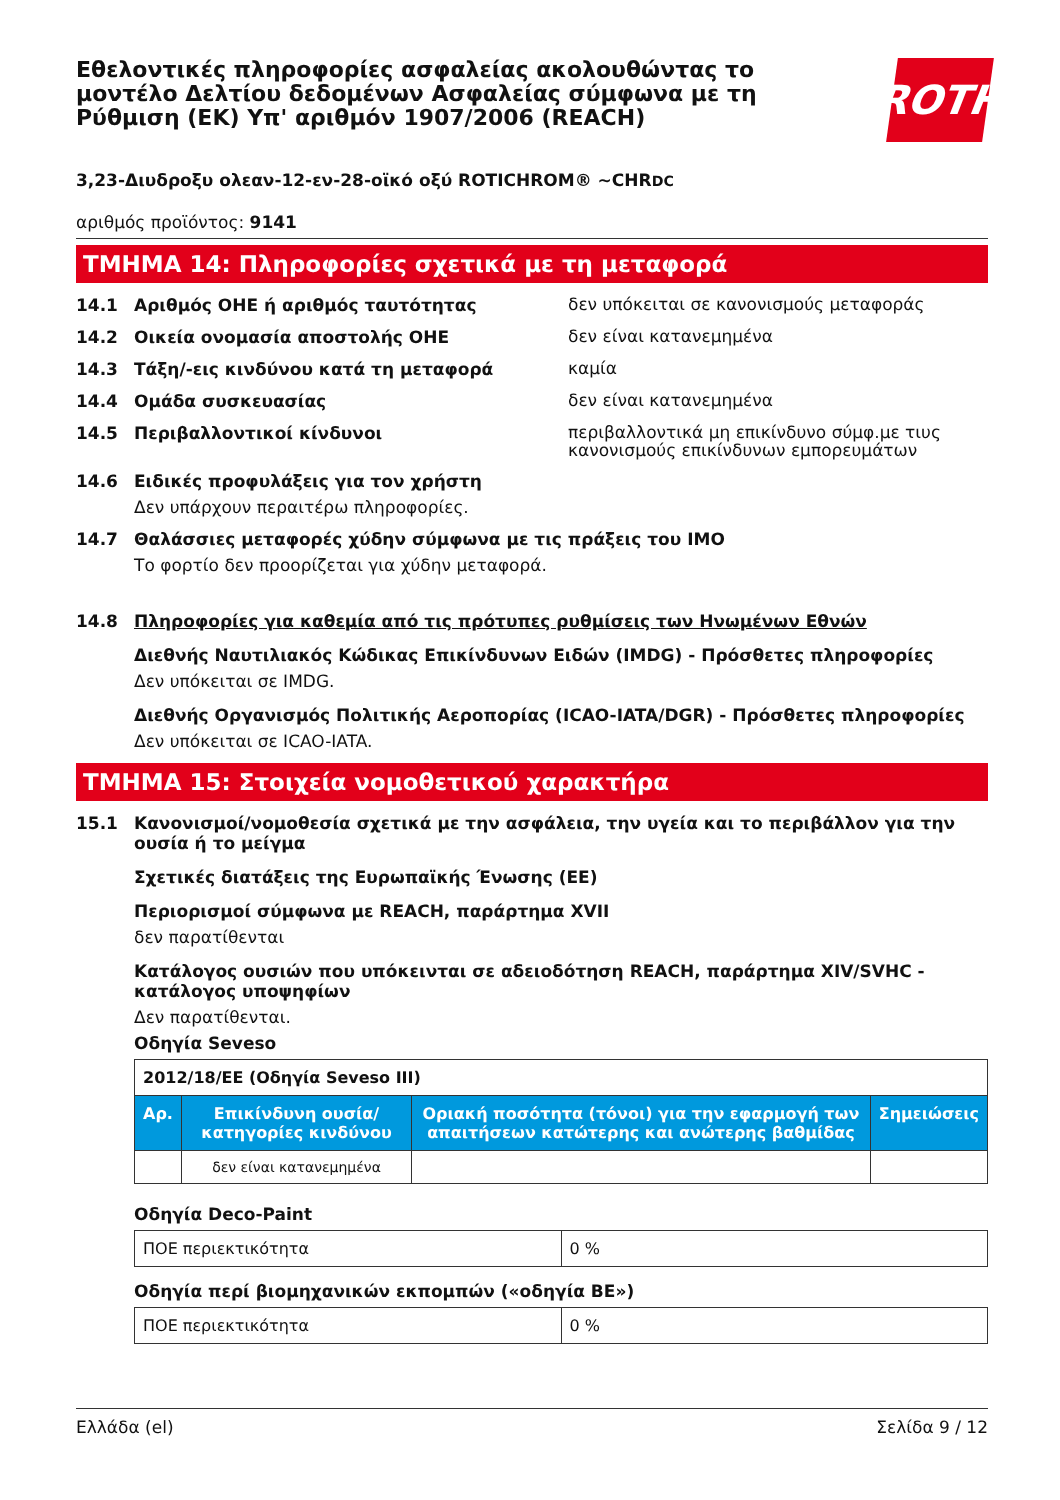Εθελοντικές πληροφορίες ασφαλείας ακολουθώντας το μοντέλο Δελτίου δεδομένων Ασφαλείας σύμφωνα με τη Ρύθμιση (ΕΚ) Υπ' αριθμόν 1907/2006 (REACH)
ROTH
3,23-Διυδροξυ ολεαν-12-εν-28-οϊκό οξύ ROTICHROM® ~CHRDC
αριθμός προϊόντος: 9141
ΤΜΗΜΑ 14: Πληροφορίες σχετικά με τη μεταφορά
14.1 Αριθμός ΟΗΕ ή αριθμός ταυτότητας
δεν υπόκειται σε κανονισμούς μεταφοράς
14.2 Οικεία ονομασία αποστολής ΟΗΕ
δεν είναι κατανεμημένα
14.3 Τάξη/-εις κινδύνου κατά τη μεταφορά
καμία
14.4 Ομάδα συσκευασίας
δεν είναι κατανεμημένα
14.5 Περιβαλλοντικοί κίνδυνοι
περιβαλλοντικά μη επικίνδυνο σύμφ.με τιυς κανονισμούς επικίνδυνων εμπορευμάτων
14.6 Ειδικές προφυλάξεις για τον χρήστη
Δεν υπάρχουν περαιτέρω πληροφορίες.
14.7 Θαλάσσιες μεταφορές χύδην σύμφωνα με τις πράξεις του IMO
Το φορτίο δεν προορίζεται για χύδην μεταφορά.
14.8 Πληροφορίες για καθεμία από τις πρότυπες ρυθμίσεις των Ηνωμένων Εθνών
Διεθνής Ναυτιλιακός Κώδικας Επικίνδυνων Ειδών (IMDG) - Πρόσθετες πληροφορίες
Δεν υπόκειται σε IMDG.
Διεθνής Οργανισμός Πολιτικής Αεροπορίας (ICAO-IATA/DGR) - Πρόσθετες πληροφορίες
Δεν υπόκειται σε ICAO-IATA.
ΤΜΗΜΑ 15: Στοιχεία νομοθετικού χαρακτήρα
15.1 Κανονισμοί/νομοθεσία σχετικά με την ασφάλεια, την υγεία και το περιβάλλον για την ουσία ή το μείγμα
Σχετικές διατάξεις της Ευρωπαϊκής Ένωσης (ΕΕ)
Περιορισμοί σύμφωνα με REACH, παράρτημα XVII
δεν παρατίθενται
Κατάλογος ουσιών που υπόκεινται σε αδειοδότηση REACH, παράρτημα XIV/SVHC - κατάλογος υποψηφίων
Δεν παρατίθενται.
Οδηγία Seveso
| 2012/18/ΕΕ (Οδηγία Seveso III) | | | |
| Αρ. | Επικίνδυνη ουσία/κατηγορίες κινδύνου | Οριακή ποσότητα (τόνοι) για την εφαρμογή των απαιτήσεων κατώτερης και ανώτερης βαθμίδας | Σημειώσεις |
| | δεν είναι κατανεμημένα | | |
Οδηγία Deco-Paint
| ΠΟΕ περιεκτικότητα | 0 % |
Οδηγία περί βιομηχανικών εκπομπών («οδηγία ΒΕ»)
| ΠΟΕ περιεκτικότητα | 0 % |
Ελλάδα (el) Σελίδα 9 / 12